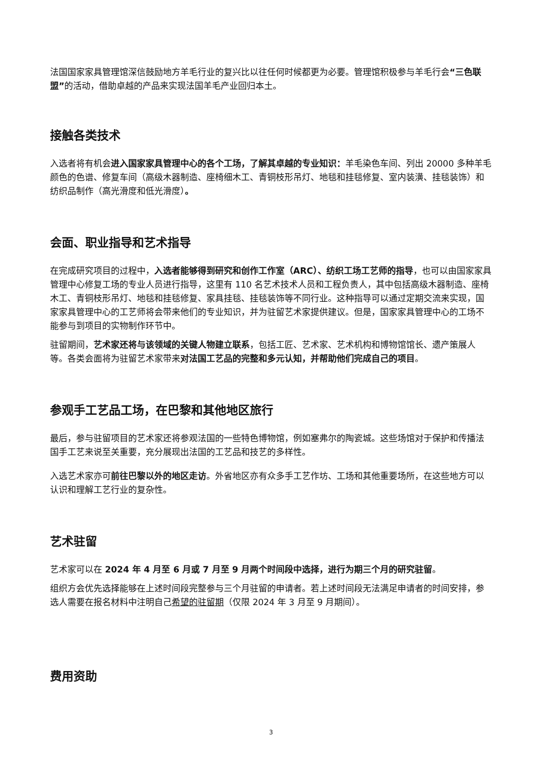法国国家家具管理馆深信鼓励地方羊毛行业的复兴比以往任何时候都更为必要。管理馆积极参与羊毛行会“三色联盟”的活动，借助卓越的产品来实现法国羊毛产业回归本土。
接触各类技术
入选者将有机会进入国家家具管理中心的各个工场，了解其卓越的专业知识：羊毛染色车间、列出 20000 多种羊毛颜色的色谱、修复车间（高级木器制造、座椅细木工、青铜枝形吊灯、地毯和挂毯修复、室内装潢、挂毯装饰）和纺织品制作（高光滑度和低光滑度）。
会面、职业指导和艺术指导
在完成研究项目的过程中，入选者能够得到研究和创作工作室（ARC）、纺织工场工艺师的指导，也可以由国家家具管理中心修复工场的专业人员进行指导，这里有 110 名艺术技术人员和工程负责人，其中包括高级木器制造、座椅木工、青铜枝形吊灯、地毯和挂毯修复、家具挂毯、挂毯装饰等不同行业。这种指导可以通过定期交流来实现，国家家具管理中心的工艺师将会带来他们的专业知识，并为驻留艺术家提供建议。但是，国家家具管理中心的工场不能参与到项目的实物制作环节中。
驻留期间，艺术家还将与该领域的关键人物建立联系，包括工匠、艺术家、艺术机构和博物馆馆长、遗产策展人等。各类会面将为驻留艺术家带来对法国工艺品的完整和多元认知，并帮助他们完成自己的项目。
参观手工艺品工场，在巴黎和其他地区旅行
最后，参与驻留项目的艺术家还将参观法国的一些特色博物馆，例如塞弗尔的陶瓷城。这些场馆对于保护和传播法国手工艺来说至关重要，充分展现出法国的工艺品和技艺的多样性。
入选艺术家亦可前往巴黎以外的地区走访。外省地区亦有众多手工艺作坊、工场和其他重要场所，在这些地方可以认识和理解工艺行业的复杂性。
艺术驻留
艺术家可以在 2024 年 4 月至 6 月或 7 月至 9 月两个时间段中选择，进行为期三个月的研究驻留。
组织方会优先选择能够在上述时间段完整参与三个月驻留的申请者。若上述时间段无法满足申请者的时间安排，参选人需要在报名材料中注明自己希望的驻留期（仅限 2024 年 3 月至 9 月期间）。
费用资助
3